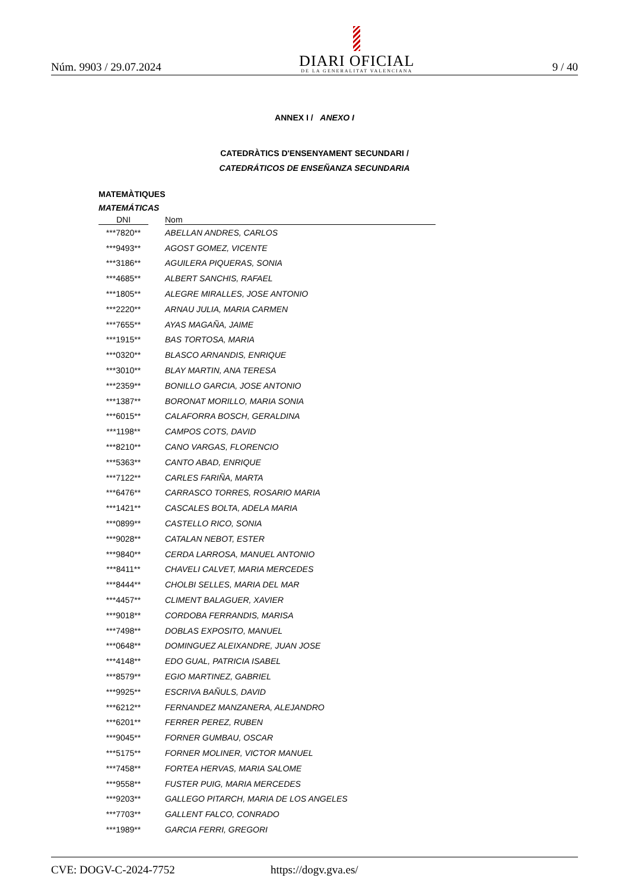Núm. 9903 / 29.07.2024
DIARI OFICIAL
DE LA GENERALITAT VALENCIANA
9 / 40
ANNEX I / ANEXO I
CATEDRÀTICS D'ENSENYAMENT SECUNDARI /
CATEDRÁTICOS DE ENSEÑANZA SECUNDARIA
MATEMÀTIQUES
MATEMÁTICAS
| DNI | | Nom |
| --- | --- | --- |
| ***7820** | | ABELLAN ANDRES, CARLOS |
| ***9493** | | AGOST GOMEZ, VICENTE |
| ***3186** | | AGUILERA PIQUERAS, SONIA |
| ***4685** | | ALBERT SANCHIS, RAFAEL |
| ***1805** | | ALEGRE MIRALLES, JOSE ANTONIO |
| ***2220** | | ARNAU JULIA, MARIA CARMEN |
| ***7655** | | AYAS MAGAÑA, JAIME |
| ***1915** | | BAS TORTOSA, MARIA |
| ***0320** | | BLASCO ARNANDIS, ENRIQUE |
| ***3010** | | BLAY MARTIN, ANA TERESA |
| ***2359** | | BONILLO GARCIA, JOSE ANTONIO |
| ***1387** | | BORONAT MORILLO, MARIA SONIA |
| ***6015** | | CALAFORRA BOSCH, GERALDINA |
| ***1198** | | CAMPOS COTS, DAVID |
| ***8210** | | CANO VARGAS, FLORENCIO |
| ***5363** | | CANTO ABAD, ENRIQUE |
| ***7122** | | CARLES FARIÑA, MARTA |
| ***6476** | | CARRASCO TORRES, ROSARIO MARIA |
| ***1421** | | CASCALES BOLTA, ADELA MARIA |
| ***0899** | | CASTELLO RICO, SONIA |
| ***9028** | | CATALAN NEBOT, ESTER |
| ***9840** | | CERDA LARROSA, MANUEL ANTONIO |
| ***8411** | | CHAVELI CALVET, MARIA MERCEDES |
| ***8444** | | CHOLBI SELLES, MARIA DEL MAR |
| ***4457** | | CLIMENT BALAGUER, XAVIER |
| ***9018** | | CORDOBA FERRANDIS, MARISA |
| ***7498** | | DOBLAS EXPOSITO, MANUEL |
| ***0648** | | DOMINGUEZ ALEIXANDRE, JUAN JOSE |
| ***4148** | | EDO GUAL, PATRICIA ISABEL |
| ***8579** | | EGIO MARTINEZ, GABRIEL |
| ***9925** | | ESCRIVA BAÑULS, DAVID |
| ***6212** | | FERNANDEZ MANZANERA, ALEJANDRO |
| ***6201** | | FERRER PEREZ, RUBEN |
| ***9045** | | FORNER GUMBAU, OSCAR |
| ***5175** | | FORNER MOLINER, VICTOR MANUEL |
| ***7458** | | FORTEA HERVAS, MARIA SALOME |
| ***9558** | | FUSTER PUIG, MARIA MERCEDES |
| ***9203** | | GALLEGO PITARCH, MARIA DE LOS ANGELES |
| ***7703** | | GALLENT FALCO, CONRADO |
| ***1989** | | GARCIA FERRI, GREGORI |
CVE: DOGV-C-2024-7752 https://dogv.gva.es/